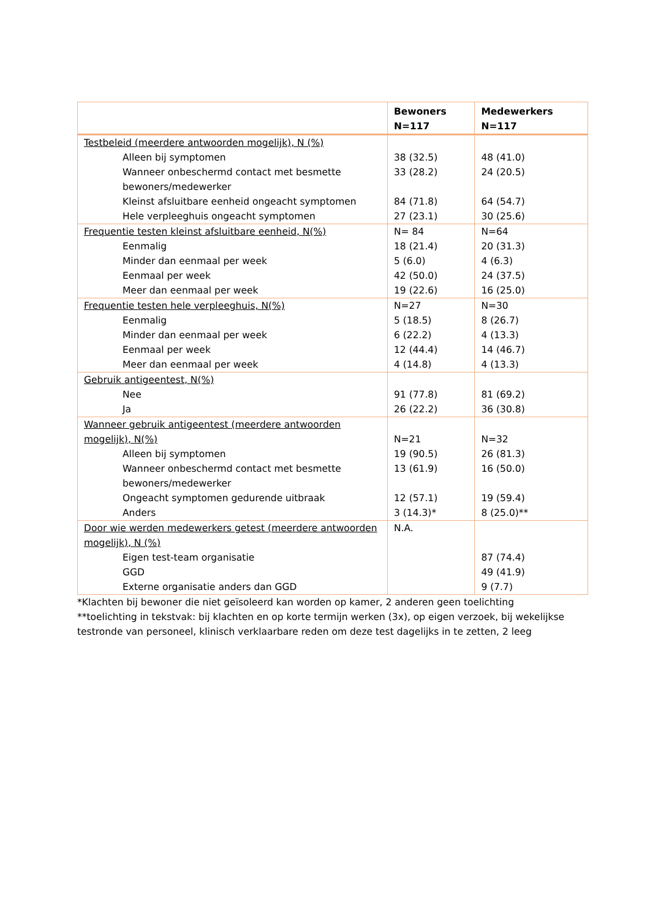| | Bewoners N=117 | Medewerkers N=117 |
| --- | --- | --- |
| Testbeleid (meerdere antwoorden mogelijk), N (%) | | |
| Alleen bij symptomen | 38 (32.5) | 48 (41.0) |
| Wanneer onbeschermd contact met besmette bewoners/medewerker | 33 (28.2) | 24 (20.5) |
| Kleinst afsluitbare eenheid ongeacht symptomen | 84 (71.8) | 64 (54.7) |
| Hele verpleeghuis ongeacht symptomen | 27 (23.1) | 30 (25.6) |
| Frequentie testen kleinst afsluitbare eenheid, N(%) | N= 84 | N=64 |
| Eenmalig | 18 (21.4) | 20 (31.3) |
| Minder dan eenmaal per week | 5 (6.0) | 4 (6.3) |
| Eenmaal per week | 42 (50.0) | 24 (37.5) |
| Meer dan eenmaal per week | 19 (22.6) | 16 (25.0) |
| Frequentie testen hele verpleeghuis, N(%) | N=27 | N=30 |
| Eenmalig | 5 (18.5) | 8 (26.7) |
| Minder dan eenmaal per week | 6 (22.2) | 4 (13.3) |
| Eenmaal per week | 12 (44.4) | 14 (46.7) |
| Meer dan eenmaal per week | 4 (14.8) | 4 (13.3) |
| Gebruik antigeentest, N(%) | | |
| Nee | 91 (77.8) | 81 (69.2) |
| Ja | 26 (22.2) | 36 (30.8) |
| Wanneer gebruik antigeentest (meerdere antwoorden mogelijk), N(%) | N=21 | N=32 |
| Alleen bij symptomen | 19 (90.5) | 26 (81.3) |
| Wanneer onbeschermd contact met besmette bewoners/medewerker | 13 (61.9) | 16 (50.0) |
| Ongeacht symptomen gedurende uitbraak | 12 (57.1) | 19 (59.4) |
| Anders | 3 (14.3)* | 8 (25.0)** |
| Door wie werden medewerkers getest (meerdere antwoorden mogelijk), N (%) | N.A. | |
| Eigen test-team organisatie | | 87 (74.4) |
| GGD | | 49 (41.9) |
| Externe organisatie anders dan GGD | | 9 (7.7) |
*Klachten bij bewoner die niet geïsoleerd kan worden op kamer, 2 anderen geen toelichting
**toelichting in tekstvak: bij klachten en op korte termijn werken (3x), op eigen verzoek, bij wekelijkse testronde van personeel, klinisch verklaarbare reden om deze test dagelijks in te zetten, 2 leeg